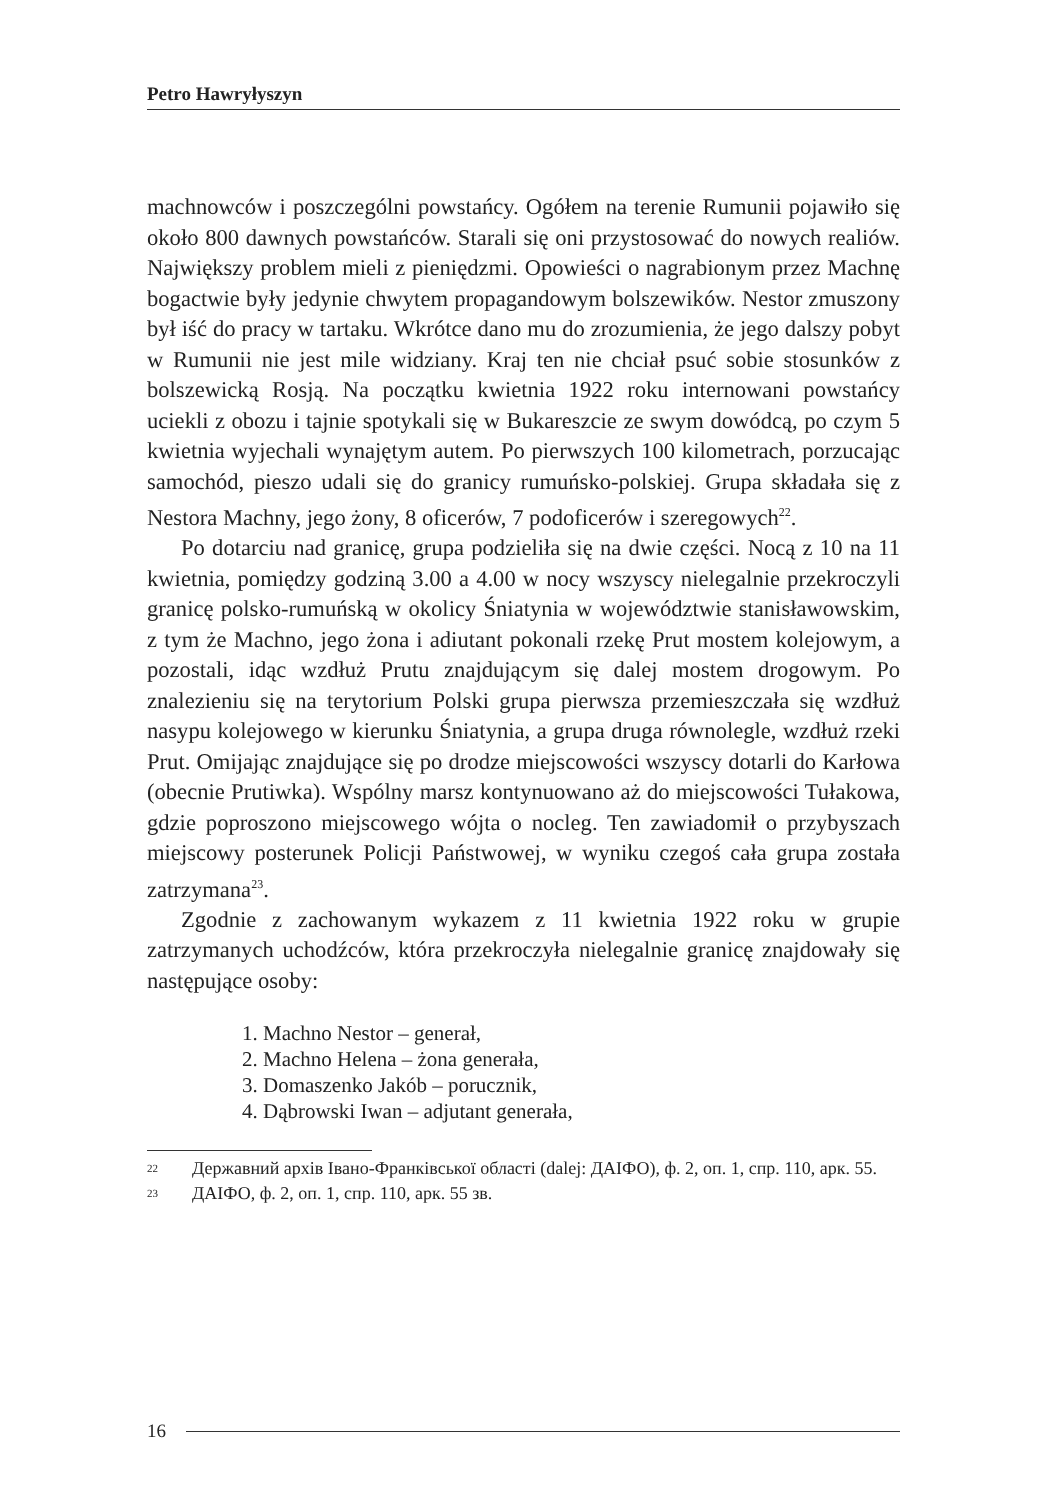Petro Hawryłyszyn
machnowców i poszczególni powstańcy. Ogółem na terenie Rumunii pojawiło się około 800 dawnych powstańców. Starali się oni przystosować do nowych realiów. Największy problem mieli z pieniędzmi. Opowieści o nagrabionym przez Machnę bogactwie były jedynie chwytem propagandowym bolszewików. Nestor zmuszony był iść do pracy w tartaku. Wkrótce dano mu do zrozumienia, że jego dalszy pobyt w Rumunii nie jest mile widziany. Kraj ten nie chciał psuć sobie stosunków z bolszewicką Rosją. Na początku kwietnia 1922 roku internowani powstańcy uciekli z obozu i tajnie spotykali się w Bukareszcie ze swym dowódcą, po czym 5 kwietnia wyjechali wynajętym autem. Po pierwszych 100 kilometrach, porzucając samochód, pieszo udali się do granicy rumuńsko-polskiej. Grupa składała się z Nestora Machny, jego żony, 8 oficerów, 7 podoficerów i szeregowych<sup>22</sup>.
Po dotarciu nad granicę, grupa podzieliła się na dwie części. Nocą z 10 na 11 kwietnia, pomiędzy godziną 3.00 a 4.00 w nocy wszyscy nielegalnie przekroczyli granicę polsko-rumuńską w okolicy Śniatynia w województwie stanisławowskim, z tym że Machno, jego żona i adiutant pokonali rzekę Prut mostem kolejowym, a pozostali, idąc wzdłuż Prutu znajdującym się dalej mostem drogowym. Po znalezieniu się na terytorium Polski grupa pierwsza przemieszczała się wzdłuż nasypu kolejowego w kierunku Śniatynia, a grupa druga równolegle, wzdłuż rzeki Prut. Omijając znajdujące się po drodze miejscowości wszyscy dotarli do Karłowa (obecnie Prutiwka). Wspólny marsz kontynuowano aż do miejscowości Tułakowa, gdzie poproszono miejscowego wójta o nocleg. Ten zawiadomił o przybyszach miejscowy posterunek Policji Państwowej, w wyniku czegoś cała grupa została zatrzymana<sup>23</sup>.
Zgodnie z zachowanym wykazem z 11 kwietnia 1922 roku w grupie zatrzymanych uchodźców, która przekroczyła nielegalnie granicę znajdowały się następujące osoby:
1. Machno Nestor – generał,
2. Machno Helena – żona generała,
3. Domaszenko Jakób – porucznik,
4. Dąbrowski Iwan – adjutant generała,
<sup>22</sup> Державний архів Івано-Франківської області (dalej: ДАІФО), ф. 2, оп. 1, спр. 110, арк. 55.
<sup>23</sup> ДАІФО, ф. 2, оп. 1, спр. 110, арк. 55 зв.
16